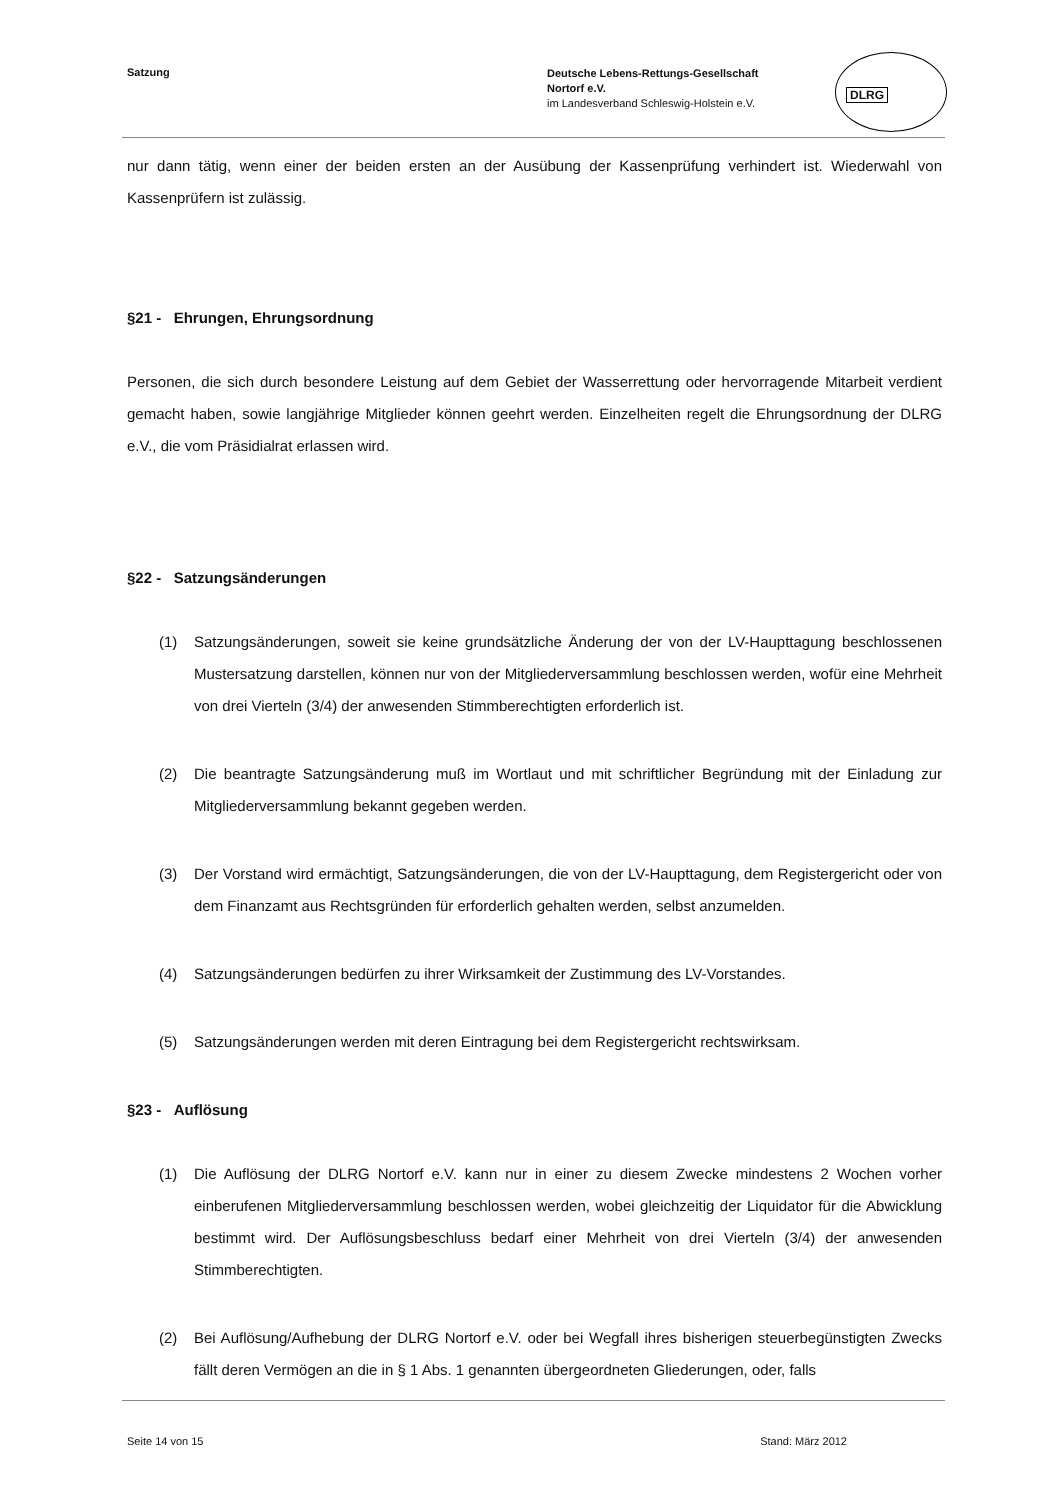Satzung
Deutsche Lebens-Rettungs-Gesellschaft
Nortorf e.V.
im Landesverband Schleswig-Holstein e.V.
DLRG
nur dann tätig, wenn einer der beiden ersten an der Ausübung der Kassenprüfung verhindert ist. Wiederwahl von Kassenprüfern ist zulässig.
§21 - Ehrungen, Ehrungsordnung
Personen, die sich durch besondere Leistung auf dem Gebiet der Wasserrettung oder hervorragende Mitarbeit verdient gemacht haben, sowie langjährige Mitglieder können geehrt werden. Einzelheiten regelt die Ehrungsordnung der DLRG e.V., die vom Präsidialrat erlassen wird.
§22 - Satzungsänderungen
(1) Satzungsänderungen, soweit sie keine grundsätzliche Änderung der von der LV-Haupttagung beschlossenen Mustersatzung darstellen, können nur von der Mitgliederversammlung beschlossen werden, wofür eine Mehrheit von drei Vierteln (3/4) der anwesenden Stimmberechtigten erforderlich ist.
(2) Die beantragte Satzungsänderung muß im Wortlaut und mit schriftlicher Begründung mit der Einladung zur Mitgliederversammlung bekannt gegeben werden.
(3) Der Vorstand wird ermächtigt, Satzungsänderungen, die von der LV-Haupttagung, dem Registergericht oder von dem Finanzamt aus Rechtsgründen für erforderlich gehalten werden, selbst anzumelden.
(4) Satzungsänderungen bedürfen zu ihrer Wirksamkeit der Zustimmung des LV-Vorstandes.
(5) Satzungsänderungen werden mit deren Eintragung bei dem Registergericht rechtswirksam.
§23 - Auflösung
(1) Die Auflösung der DLRG Nortorf e.V. kann nur in einer zu diesem Zwecke mindestens 2 Wochen vorher einberufenen Mitgliederversammlung beschlossen werden, wobei gleichzeitig der Liquidator für die Abwicklung bestimmt wird. Der Auflösungsbeschluss bedarf einer Mehrheit von drei Vierteln (3/4) der anwesenden Stimmberechtigten.
(2) Bei Auflösung/Aufhebung der DLRG Nortorf e.V. oder bei Wegfall ihres bisherigen steuerbegünstigten Zwecks fällt deren Vermögen an die in § 1 Abs. 1 genannten übergeordneten Gliederungen, oder, falls
Seite 14 von 15 Stand: März 2012